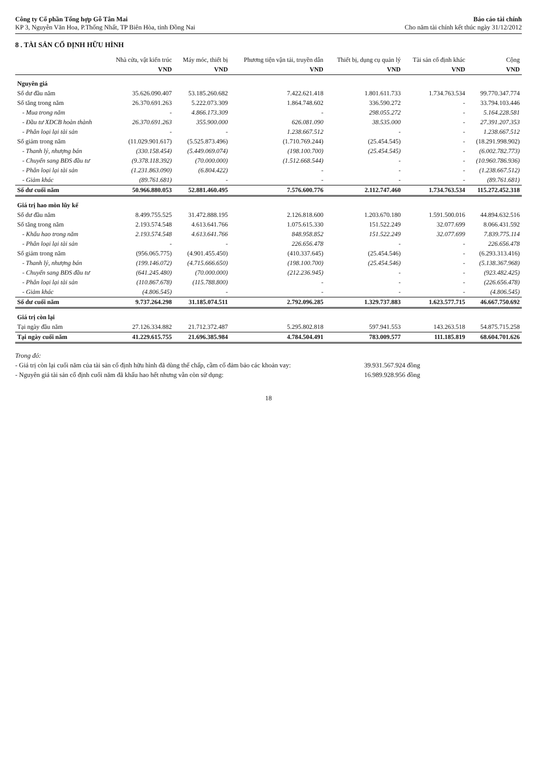Công ty Cổ phần Tổng hợp Gỗ Tân Mai
KP 3, Nguyễn Văn Hoa, P.Thống Nhất, TP Biên Hòa, tỉnh Đồng Nai
Báo cáo tài chính
Cho năm tài chính kết thúc ngày 31/12/2012
8 . TÀI SẢN CỐ ĐỊNH HỮU HÌNH
| | Nhà cửa, vật kiến trúc | Máy móc, thiết bị | Phương tiện vận tải, truyền dẫn | Thiết bị, dụng cụ quản lý | Tài sản cố định khác | Cộng |
| --- | --- | --- | --- | --- | --- | --- |
| | VND | VND | VND | VND | VND | VND |
| Nguyên giá | | | | | | |
| Số dư đầu năm | 35.626.090.407 | 53.185.260.682 | 7.422.621.418 | 1.801.611.733 | 1.734.763.534 | 99.770.347.774 |
| Số tăng trong năm | 26.370.691.263 | 5.222.073.309 | 1.864.748.602 | 336.590.272 | - | 33.794.103.446 |
| - Mua trong năm | - | 4.866.173.309 | - | 298.055.272 | - | 5.164.228.581 |
| - Đầu tư XDCB hoàn thành | 26.370.691.263 | 355.900.000 | 626.081.090 | 38.535.000 | - | 27.391.207.353 |
| - Phân loại lại tài sản | - | - | 1.238.667.512 | - | - | 1.238.667.512 |
| Số giảm trong năm | (11.029.901.617) | (5.525.873.496) | (1.710.769.244) | (25.454.545) | - | (18.291.998.902) |
| - Thanh lý, nhượng bán | (330.158.454) | (5.449.069.074) | (198.100.700) | (25.454.545) | - | (6.002.782.773) |
| - Chuyển sang BĐS đầu tư | (9.378.118.392) | (70.000.000) | (1.512.668.544) | - | - | (10.960.786.936) |
| - Phân loại lại tài sản | (1.231.863.090) | (6.804.422) | - | - | - | (1.238.667.512) |
| - Giảm khác | (89.761.681) | - | - | - | - | (89.761.681) |
| Số dư cuối năm | 50.966.880.053 | 52.881.460.495 | 7.576.600.776 | 2.112.747.460 | 1.734.763.534 | 115.272.452.318 |
| Giá trị hao mòn lũy kế | | | | | | |
| Số dư đầu năm | 8.499.755.525 | 31.472.888.195 | 2.126.818.600 | 1.203.670.180 | 1.591.500.016 | 44.894.632.516 |
| Số tăng trong năm | 2.193.574.548 | 4.613.641.766 | 1.075.615.330 | 151.522.249 | 32.077.699 | 8.066.431.592 |
| - Khấu hao trong năm | 2.193.574.548 | 4.613.641.766 | 848.958.852 | 151.522.249 | 32.077.699 | 7.839.775.114 |
| - Phân loại lại tài sản | - | - | 226.656.478 | - | - | 226.656.478 |
| Số giảm trong năm | (956.065.775) | (4.901.455.450) | (410.337.645) | (25.454.546) | - | (6.293.313.416) |
| - Thanh lý, nhượng bán | (199.146.072) | (4.715.666.650) | (198.100.700) | (25.454.546) | - | (5.138.367.968) |
| - Chuyển sang BĐS đầu tư | (641.245.480) | (70.000.000) | (212.236.945) | - | - | (923.482.425) |
| - Phân loại lại tài sản | (110.867.678) | (115.788.800) | - | - | - | (226.656.478) |
| - Giảm khác | (4.806.545) | - | - | - | - | (4.806.545) |
| Số dư cuối năm | 9.737.264.298 | 31.185.074.511 | 2.792.096.285 | 1.329.737.883 | 1.623.577.715 | 46.667.750.692 |
| Giá trị còn lại | | | | | | |
| Tại ngày đầu năm | 27.126.334.882 | 21.712.372.487 | 5.295.802.818 | 597.941.553 | 143.263.518 | 54.875.715.258 |
| Tại ngày cuối năm | 41.229.615.755 | 21.696.385.984 | 4.784.504.491 | 783.009.577 | 111.185.819 | 68.604.701.626 |
Trong đó:
- Giá trị còn lại cuối năm của tài sản cố định hữu hình đã dùng thế chấp, cầm cố đảm bảo các khoản vay: 39.931.567.924 đồng
- Nguyên giá tài sản cố định cuối năm đã khấu hao hết nhưng vẫn còn sử dụng: 16.989.928.956 đồng
18